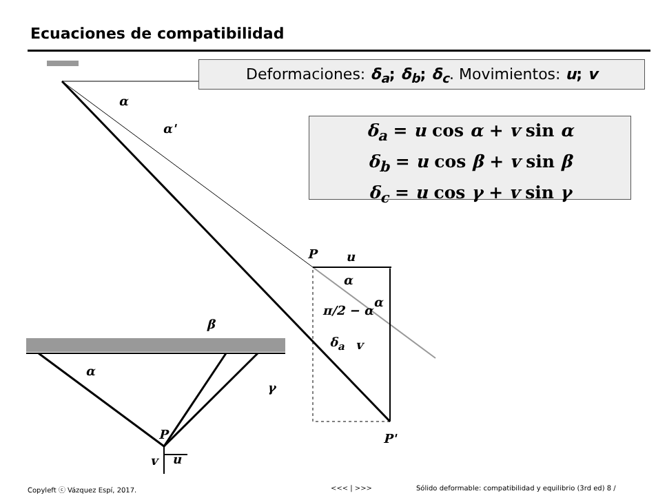Ecuaciones de compatibilidad
Deformaciones: δ<sub>a</sub>; δ<sub>b</sub>; δ<sub>c</sub>. Movimientos: u; v
δ<sub>a</sub> = u cos α + v sin α
δ<sub>b</sub> = u cos β + v sin β
δ<sub>c</sub> = u cos γ + v sin γ
α
α'
P u
α
α
π/2 − α
δ<sub>a</sub> v
P'
β
α
γ
P
v u
Copyleft ⓒ Vázquez Espí, 2017. <<< | >>> Sólido deformable: compatibilidad y equilibrio (3rd ed) 8 /